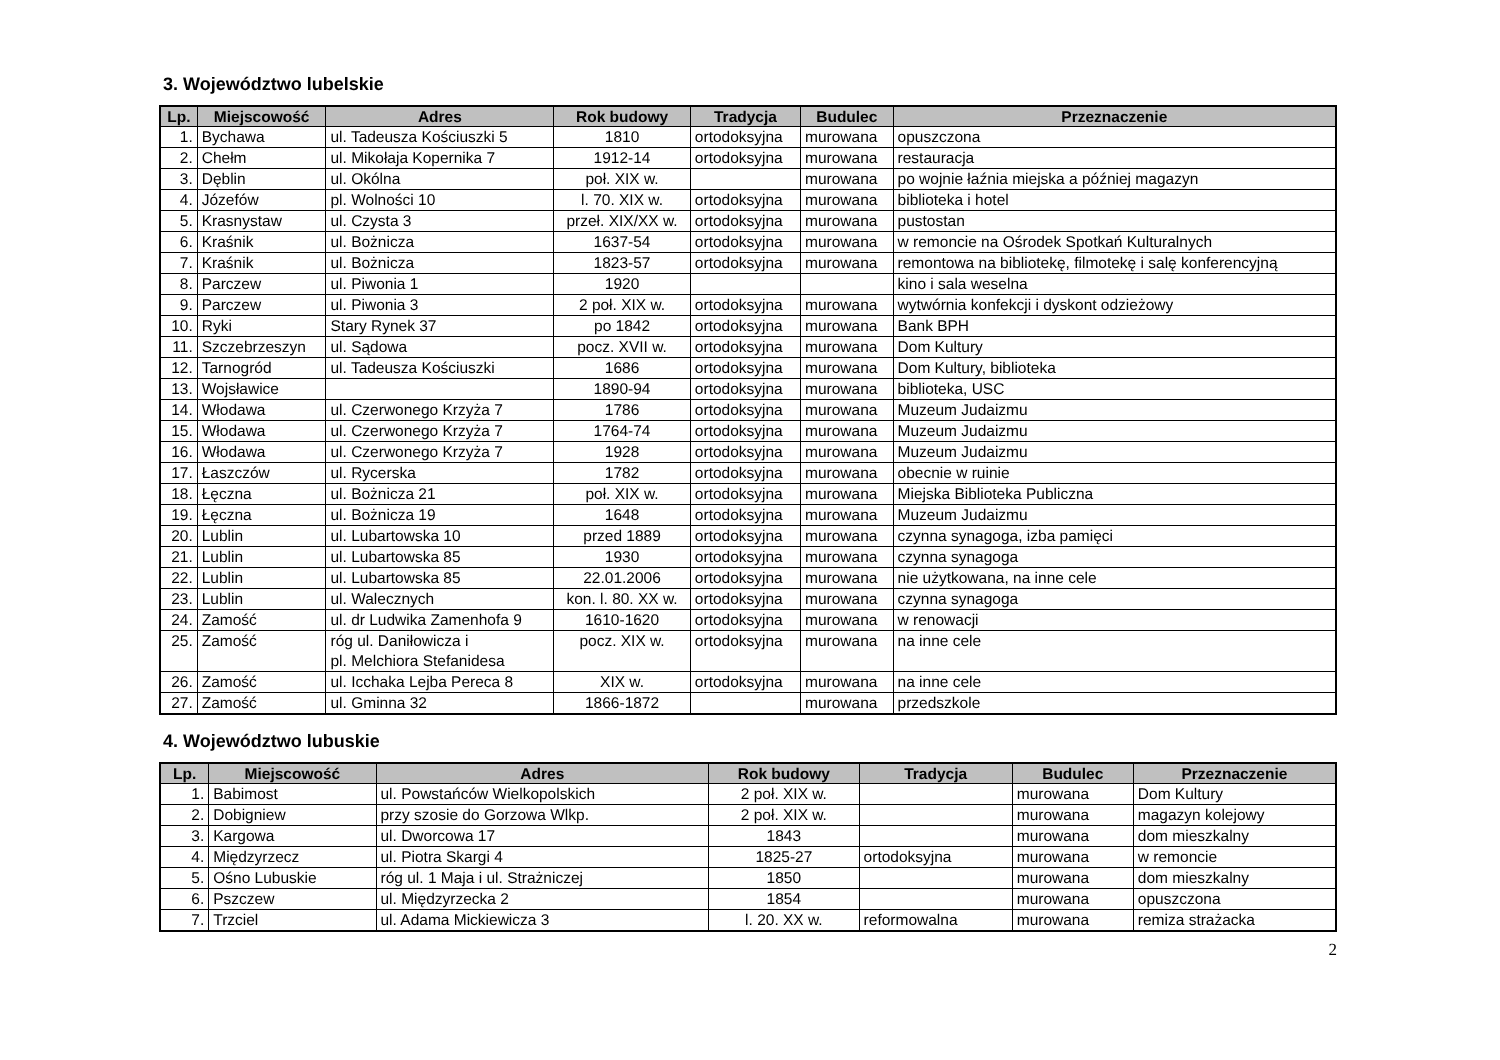3. Województwo lubelskie
| Lp. | Miejscowość | Adres | Rok budowy | Tradycja | Budulec | Przeznaczenie |
| --- | --- | --- | --- | --- | --- | --- |
| 1. | Bychawa | ul. Tadeusza Kościuszki 5 | 1810 | ortodoksyjna | murowana | opuszczona |
| 2. | Chełm | ul. Mikołaja Kopernika 7 | 1912-14 | ortodoksyjna | murowana | restauracja |
| 3. | Dęblin | ul. Okólna | poł. XIX w. | | murowana | po wojnie łaźnia miejska a później magazyn |
| 4. | Józefów | pl. Wolności 10 | l. 70. XIX w. | ortodoksyjna | murowana | biblioteka i hotel |
| 5. | Krasnystaw | ul. Czysta 3 | przeł. XIX/XX w. | ortodoksyjna | murowana | pustostan |
| 6. | Kraśnik | ul. Bożnicza | 1637-54 | ortodoksyjna | murowana | w remoncie na Ośrodek Spotkań Kulturalnych |
| 7. | Kraśnik | ul. Bożnicza | 1823-57 | ortodoksyjna | murowana | remontowa na bibliotekę, filmotekę i salę konferencyjną |
| 8. | Parczew | ul. Piwonia 1 | 1920 | | | kino i sala weselna |
| 9. | Parczew | ul. Piwonia 3 | 2 poł. XIX w. | ortodoksyjna | murowana | wytwórnia konfekcji i dyskont odzieżowy |
| 10. | Ryki | Stary Rynek 37 | po 1842 | ortodoksyjna | murowana | Bank BPH |
| 11. | Szczebrzeszyn | ul. Sądowa | pocz. XVII w. | ortodoksyjna | murowana | Dom Kultury |
| 12. | Tarnogród | ul. Tadeusza Kościuszki | 1686 | ortodoksyjna | murowana | Dom Kultury, biblioteka |
| 13. | Wojsławice | | 1890-94 | ortodoksyjna | murowana | biblioteka, USC |
| 14. | Włodawa | ul. Czerwonego Krzyża 7 | 1786 | ortodoksyjna | murowana | Muzeum Judaizmu |
| 15. | Włodawa | ul. Czerwonego Krzyża 7 | 1764-74 | ortodoksyjna | murowana | Muzeum Judaizmu |
| 16. | Włodawa | ul. Czerwonego Krzyża 7 | 1928 | ortodoksyjna | murowana | Muzeum Judaizmu |
| 17. | Łaszczów | ul. Rycerska | 1782 | ortodoksyjna | murowana | obecnie w ruinie |
| 18. | Łęczna | ul. Bożnicza 21 | poł. XIX w. | ortodoksyjna | murowana | Miejska Biblioteka Publiczna |
| 19. | Łęczna | ul. Bożnicza 19 | 1648 | ortodoksyjna | murowana | Muzeum Judaizmu |
| 20. | Lublin | ul. Lubartowska 10 | przed 1889 | ortodoksyjna | murowana | czynna synagoga, izba pamięci |
| 21. | Lublin | ul. Lubartowska 85 | 1930 | ortodoksyjna | murowana | czynna synagoga |
| 22. | Lublin | ul. Lubartowska 85 | 22.01.2006 | ortodoksyjna | murowana | nie użytkowana, na inne cele |
| 23. | Lublin | ul. Walecznych | kon. l. 80. XX w. | ortodoksyjna | murowana | czynna synagoga |
| 24. | Zamość | ul. dr Ludwika Zamenhofa 9 | 1610-1620 | ortodoksyjna | murowana | w renowacji |
| 25. | Zamość | róg ul. Daniłowicza i pl. Melchiora Stefanidesa | pocz. XIX w. | ortodoksyjna | murowana | na inne cele |
| 26. | Zamość | ul. Icchaka Lejba Pereca 8 | XIX w. | ortodoksyjna | murowana | na inne cele |
| 27. | Zamość | ul. Gminna 32 | 1866-1872 | | murowana | przedszkole |
4. Województwo lubuskie
| Lp. | Miejscowość | Adres | Rok budowy | Tradycja | Budulec | Przeznaczenie |
| --- | --- | --- | --- | --- | --- | --- |
| 1. | Babimost | ul. Powstańców Wielkopolskich | 2 poł. XIX w. | | murowana | Dom Kultury |
| 2. | Dobigniew | przy szosie do Gorzowa Wlkp. | 2 poł. XIX w. | | murowana | magazyn kolejowy |
| 3. | Kargowa | ul. Dworcowa 17 | 1843 | | murowana | dom mieszkalny |
| 4. | Międzyrzecz | ul. Piotra Skargi 4 | 1825-27 | ortodoksyjna | murowana | w remoncie |
| 5. | Ośno Lubuskie | róg ul. 1 Maja i ul. Strażniczej | 1850 | | murowana | dom mieszkalny |
| 6. | Pszczew | ul. Międzyrzecka 2 | 1854 | | murowana | opuszczona |
| 7. | Trzciel | ul. Adama Mickiewicza 3 | l. 20. XX w. | reformowalna | murowana | remiza strażacka |
2